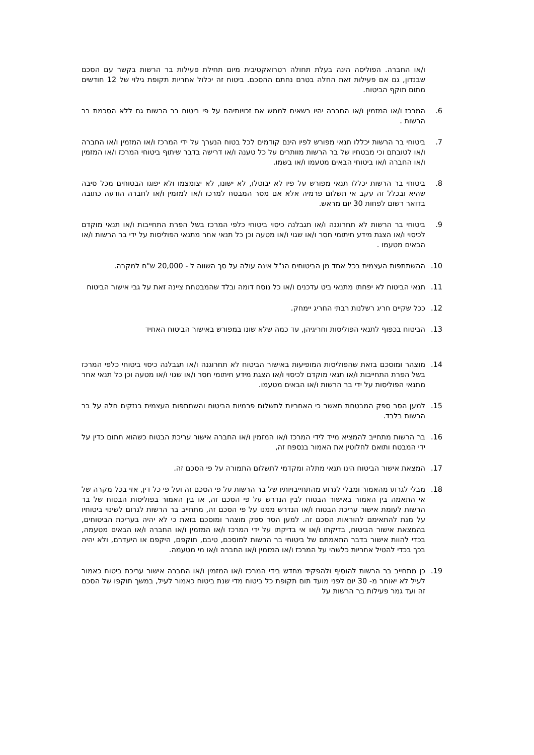ו/או החברה. הפוליסה הינה בעלת תחולה רטרואקטיבית מיום תחילת פעילות בר הרשות בקשר עם הסכם שבנדון, גם אם פעילות זאת החלה בטרם נחתם ההסכם. ביטוח זה יכלול אחריות תקופת גילוי של 12 חודשים מתום תוקף הביטוח.
6. המרכז ו/או המזמין ו/או החברה יהיו רשאים לממש את זכויותיהם על פי ביטוח בר הרשות גם ללא הסכמת בר הרשות .
7. ביטוחי בר הרשות יכללו תנאי מפורש לפיו הינם קודמים לכל בטוח הנערך על ידי המרכז ו/או המזמין ו/או החברה ו/או לטובתם וכי מבטחיו של בר הרשות מוותרים על כל טענה ו/או דרישה בדבר שיתוף ביטוחי המרכז ו/או המזמין ו/או החברה ו/או ביטוחי הבאים מטעמו ו/או בשמו.
8. ביטוחי בר הרשות יכללו תנאי מפורש על פיו לא יבוטלו, לא ישונו, לא יצומצמו ולא יפוגו הבטוחים מכל סיבה שהיא ובכלל זה עקב אי תשלום פרמיה אלא אם מסר המבטח למרכז ו/או למזמין ו/או לחברה הודעה כתובה בדואר רשום לפחות 30 יום מראש.
9. ביטוחי בר הרשות לא תחרוגנה ו/או תגבלנה כיסוי ביטוחי כלפי המרכז בשל הפרת התחייבות ו/או תנאי מוקדם לכיסוי ו/או הצגת מידע חיתומי חסר ו/או שגוי ו/או מטעה וכן כל תנאי אחר מתנאי הפוליסות על ידי בר הרשות ו/או הבאים מטעמו .
10. ההשתתפות העצמית בכל אחד מן הביטוחים הנ"ל אינה עולה על סך השווה ל - 20,000 ש"ח למקרה.
11. תנאי הביטוח לא יפחתו מתנאי ביט עדכנים ו/או כל נוסח דומה ובלד שהמבטחת ציינה זאת על גבי אישור הביטוח
12. ככל שקיים חריג רשלנות רבתי החריג יימחק.
13. הביטוח בכפוף לתנאי הפוליסות וחריגיהן, עד כמה שלא שונו במפורש באישור הביטוח האחיד
14. מוצהר ומוסכם בזאת שהפוליסות המופיעות באישור הביטוח לא תחרוגנה ו/או תגבלנה כיסוי ביטוחי כלפי המרכז בשל הפרת התחייבות ו/או תנאי מוקדם לכיסוי ו/או הצגת מידע חיתומי חסר ו/או שגוי ו/או מטעה וכן כל תנאי אחר מתנאי הפוליסות על ידי בר הרשות ו/או הבאים מטעמו.
15. למען הסר ספק המבטחת תאשר כי האחריות לתשלום פרמיות הביטוח והשתתפות העצמית בנזקים חלה על בר הרשות בלבד.
16. בר הרשות מתחייב להמציא מייד לידי המרכז ו/או המזמין ו/או החברה אישור עריכת הבטוח כשהוא חתום כדין על ידי המבטח ותואם לחלוטין את האמור בנספח זה,
17. המצאת אישור הביטוח הינו תנאי מתלה ומקדמי לתשלום התמורה על פי הסכם זה.
18. מבלי לגרוע מהאמור ומבלי לגרוע מהתחייבויותיו של בר הרשות על פי הסכם זה ועל פי כל דין, אזי בכל מקרה של אי התאמה בין האמור באישור הבטוח לבין הנדרש על פי הסכם זה, או בין האמור בפוליסות הבטוח של בר הרשות לעומת אישור עריכת הבטוח ו/או הנדרש ממנו על פי הסכם זה, מתחייב בר הרשות לגרום לשינוי ביטוחיו על מנת להתאימם להוראות הסכם זה. למען הסר ספק מוצהר ומוסכם בזאת כי לא יהיה בעריכת הביטוחים, בהמצאת אישור הביטוח, בדיקתו ו/או אי בדיקתו על ידי המרכז ו/או המזמין ו/או החברה ו/או הבאים מטעמה, בכדי להוות אישור בדבר התאמתם של ביטוחי בר הרשות למוסכם, טיבם, תוקפם, היקפם או היעדרם, ולא יהיה בכך בכדי להטיל אחריות כלשהי על המרכז ו/או המזמין ו/או החברה ו/או מי מטעמה.
19. כן מתחייב בר הרשות להוסיף ולהפקיד מחדש בידי המרכז ו/או המזמין ו/או החברה אישור עריכת ביטוח כאמור לעיל לא יאוחר מ- 30 יום לפני מועד תום תקופת כל ביטוח מדי שנת ביטוח כאמור לעיל, במשך תוקפו של הסכם זה ועד גמר פעילות בר הרשות על